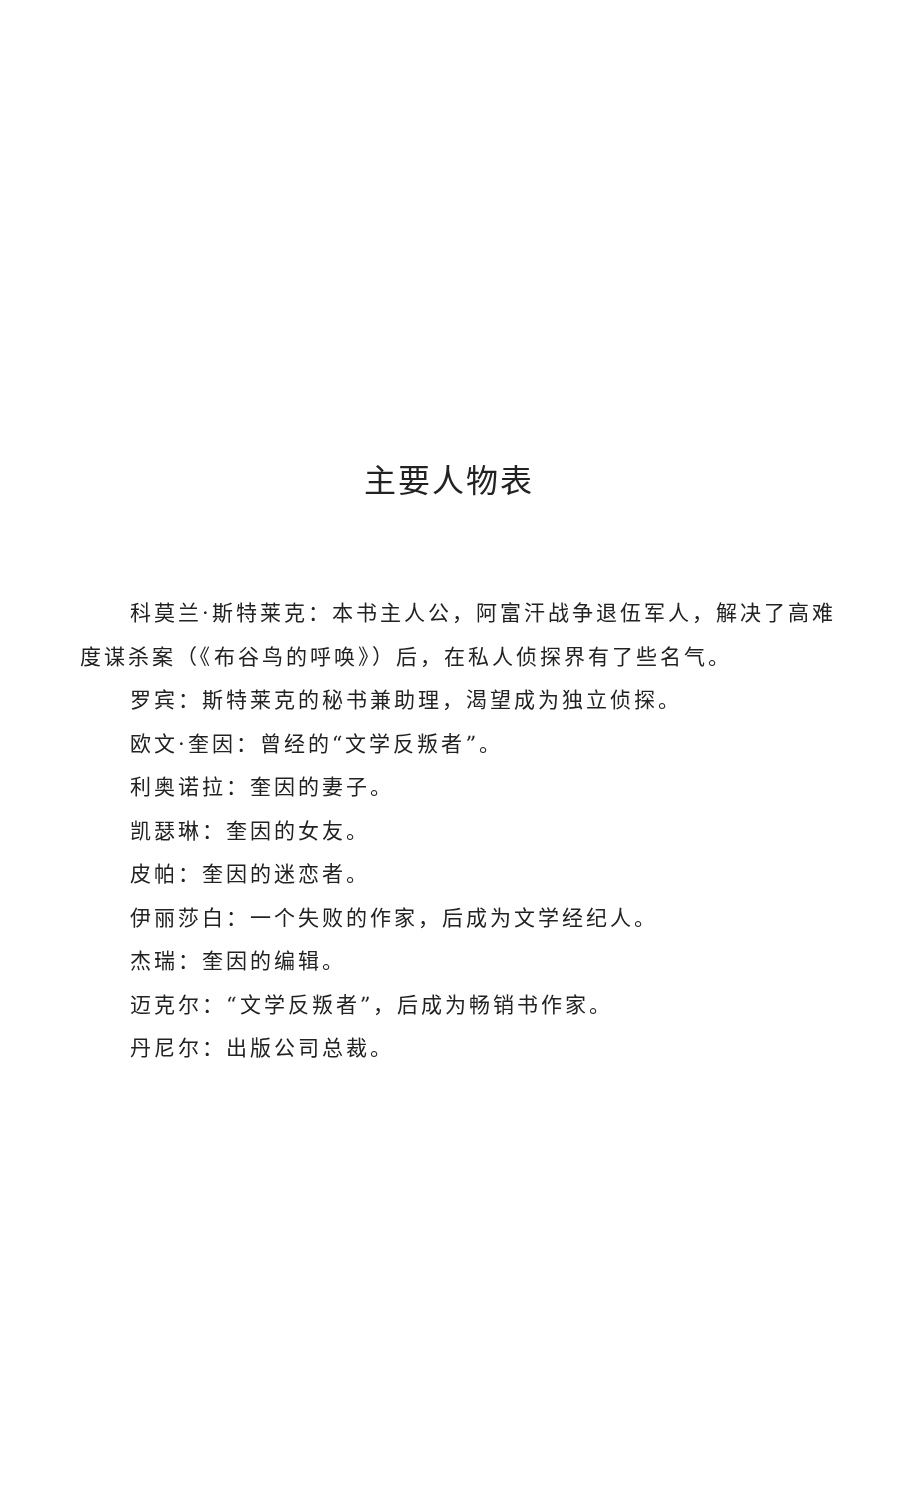主要人物表
科莫兰·斯特莱克：本书主人公，阿富汗战争退伍军人，解决了高难度谋杀案（《布谷鸟的呼唤》）后，在私人侦探界有了些名气。
罗宾：斯特莱克的秘书兼助理，渴望成为独立侦探。
欧文·奎因：曾经的“文学反叛者”。
利奥诺拉：奎因的妻子。
凯瑟琳：奎因的女友。
皮帕：奎因的迷恋者。
伊丽莎白：一个失败的作家，后成为文学经纪人。
杰瑞：奎因的编辑。
迈克尔：“文学反叛者”，后成为畅销书作家。
丹尼尔：出版公司总裁。